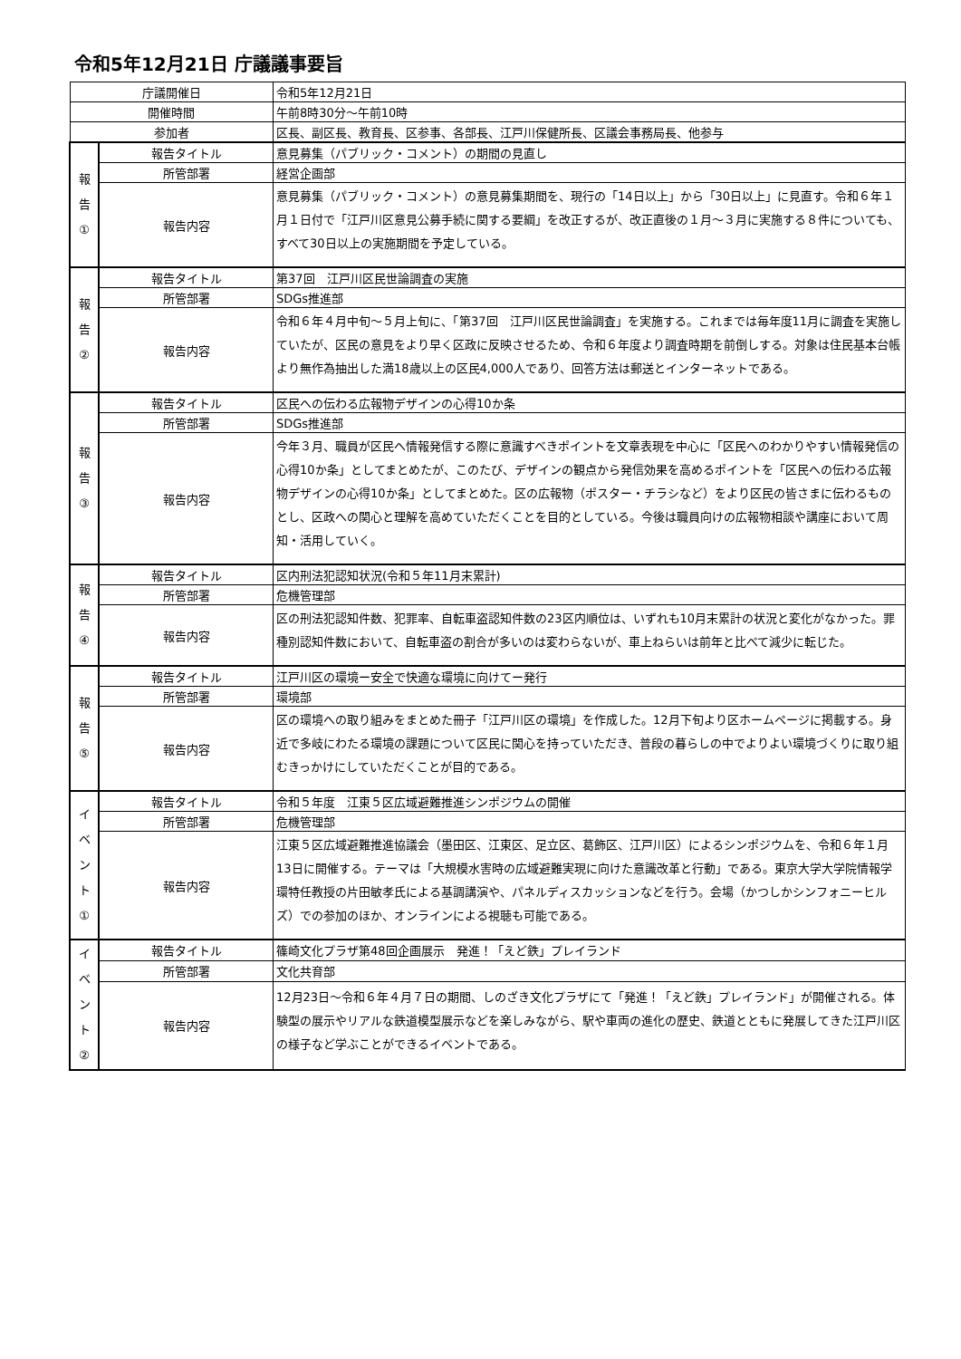令和5年12月21日 庁議議事要旨
| 庁議開催日 | | 令和5年12月21日 |
| 開催時間 | | 午前8時30分～午前10時 |
| 参加者 | | 区長、副区長、教育長、区参事、各部長、江戸川保健所長、区議会事務局長、他参与 |
| 報 告 ① | 報告タイトル | 意見募集（パブリック・コメント）の期間の見直し |
| | 所管部署 | 経営企画部 |
| | 報告内容 | 意見募集（パブリック・コメント）の意見募集期間を、現行の「14日以上」から「30日以上」に見直す。令和６年１月１日付で「江戸川区意見公募手続に関する要綱」を改正するが、改正直後の１月～３月に実施する８件についても、すべて30日以上の実施期間を予定している。 |
| 報 告 ② | 報告タイトル | 第37回 江戸川区民世論調査の実施 |
| | 所管部署 | SDGs推進部 |
| | 報告内容 | 令和６年４月中旬～５月上旬に、「第37回 江戸川区民世論調査」を実施する。これまでは毎年度11月に調査を実施していたが、区民の意見をより早く区政に反映させるため、令和６年度より調査時期を前倒しする。対象は住民基本台帳より無作為抽出した満18歳以上の区民4,000人であり、回答方法は郵送とインターネットである。 |
| 報 告 ③ | 報告タイトル | 区民への伝わる広報物デザインの心得10か条 |
| | 所管部署 | SDGs推進部 |
| | 報告内容 | 今年３月、職員が区民へ情報発信する際に意識すべきポイントを文章表現を中心に「区民へのわかりやすい情報発信の心得10か条」としてまとめたが、このたび、デザインの観点から発信効果を高めるポイントを「区民への伝わる広報物デザインの心得10か条」としてまとめた。区の広報物（ポスター・チラシなど）をより区民の皆さまに伝わるものとし、区政への関心と理解を高めていただくことを目的としている。今後は職員向けの広報物相談や講座において周知・活用していく。 |
| 報 告 ④ | 報告タイトル | 区内刑法犯認知状況(令和５年11月末累計) |
| | 所管部署 | 危機管理部 |
| | 報告内容 | 区の刑法犯認知件数、犯罪率、自転車盗認知件数の23区内順位は、いずれも10月末累計の状況と変化がなかった。罪種別認知件数において、自転車盗の割合が多いのは変わらないが、車上ねらいは前年と比べて減少に転じた。 |
| 報 告 ⑤ | 報告タイトル | 江戸川区の環境ー安全で快適な環境に向けてー発行 |
| | 所管部署 | 環境部 |
| | 報告内容 | 区の環境への取り組みをまとめた冊子「江戸川区の環境」を作成した。12月下旬より区ホームページに掲載する。身近で多岐にわたる環境の課題について区民に関心を持っていただき、普段の暮らしの中でよりよい環境づくりに取り組むきっかけにしていただくことが目的である。 |
| イ ベ ン ト ① | 報告タイトル | 令和５年度 江東５区広域避難推進シンポジウムの開催 |
| | 所管部署 | 危機管理部 |
| | 報告内容 | 江東５区広域避難推進協議会（墨田区、江東区、足立区、葛飾区、江戸川区）によるシンポジウムを、令和６年１月13日に開催する。テーマは「大規模水害時の広域避難実現に向けた意識改革と行動」である。東京大学大学院情報学環特任教授の片田敏孝氏による基調講演や、パネルディスカッションなどを行う。会場（かつしかシンフォニーヒルズ）での参加のほか、オンラインによる視聴も可能である。 |
| イ ベ ン ト ② | 報告タイトル | 篠崎文化プラザ第48回企画展示 発進！「えど鉄」プレイランド |
| | 所管部署 | 文化共育部 |
| | 報告内容 | 12月23日～令和６年４月７日の期間、しのざき文化プラザにて「発進！「えど鉄」プレイランド」が開催される。体験型の展示やリアルな鉄道模型展示などを楽しみながら、駅や車両の進化の歴史、鉄道とともに発展してきた江戸川区の様子など学ぶことができるイベントである。 |